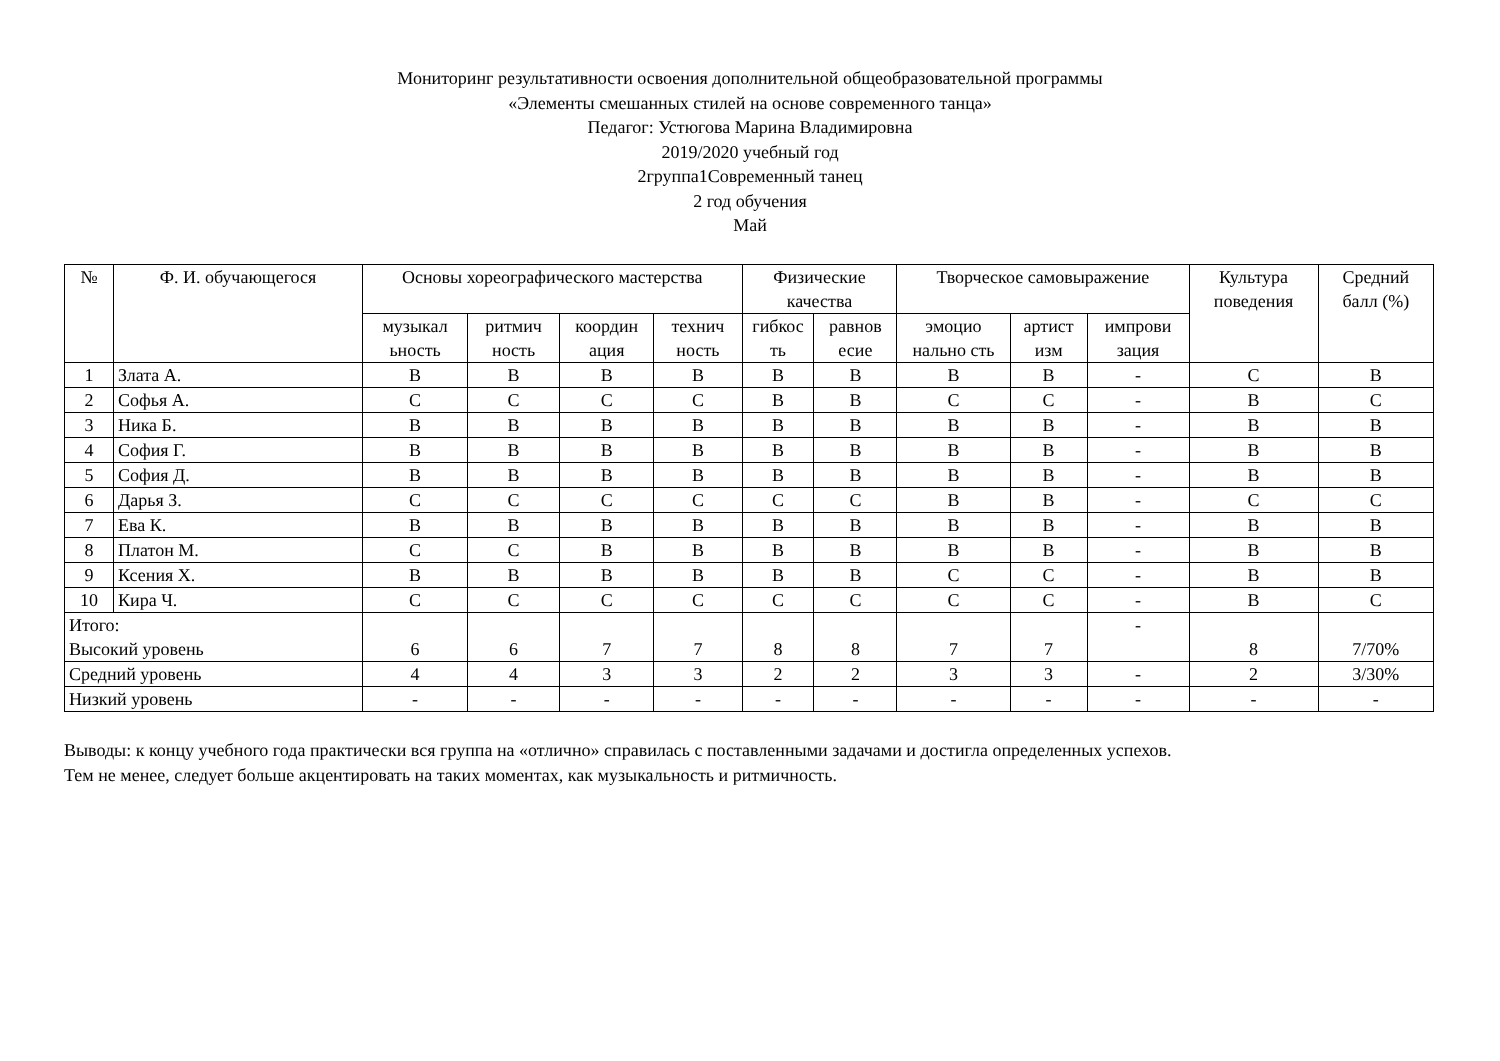Мониторинг результативности освоения дополнительной общеобразовательной программы
«Элементы смешанных стилей на основе современного танца»
Педагог: Устюгова Марина Владимировна
2019/2020 учебный год
2группа1Современный танец
2 год обучения
Май
| № | Ф. И. обучающегося | Основы хореографического мастерства | | | | Физические качества | | Творческое самовыражение | | | Культура поведения | Средний балл (%) |
| --- | --- | --- | --- | --- | --- | --- | --- | --- | --- | --- | --- | --- |
| | | музыкал ьность | ритмич ность | координ ация | технич ность | гибкос ть | равнов есие | эмоцио нально сть | артист изм | импрови зация | | |
| 1 | Злата А. | В | В | В | В | В | В | В | В | - | С | В |
| 2 | Софья А. | С | С | С | С | В | В | С | С | - | В | С |
| 3 | Ника Б. | В | В | В | В | В | В | В | В | - | В | В |
| 4 | София Г. | В | В | В | В | В | В | В | В | - | В | В |
| 5 | София Д. | В | В | В | В | В | В | В | В | - | В | В |
| 6 | Дарья З. | С | С | С | С | С | С | В | В | - | С | С |
| 7 | Ева К. | В | В | В | В | В | В | В | В | - | В | В |
| 8 | Платон М. | С | С | В | В | В | В | В | В | - | В | В |
| 9 | Ксения Х. | В | В | В | В | В | В | С | С | - | В | В |
| 10 | Кира Ч. | С | С | С | С | С | С | С | С | - | В | С |
| Итого: Высокий уровень | | 6 | 6 | 7 | 7 | 8 | 8 | 7 | 7 | - | 8 | 7/70% |
| Средний уровень | | 4 | 4 | 3 | 3 | 2 | 2 | 3 | 3 | - | 2 | 3/30% |
| Низкий уровень | | - | - | - | - | - | - | - | - | - | - | - |
Выводы: к концу учебного года практически вся группа на «отлично» справилась с поставленными задачами и достигла определенных успехов.
Тем не менее, следует больше акцентировать на таких моментах, как музыкальность и ритмичность.